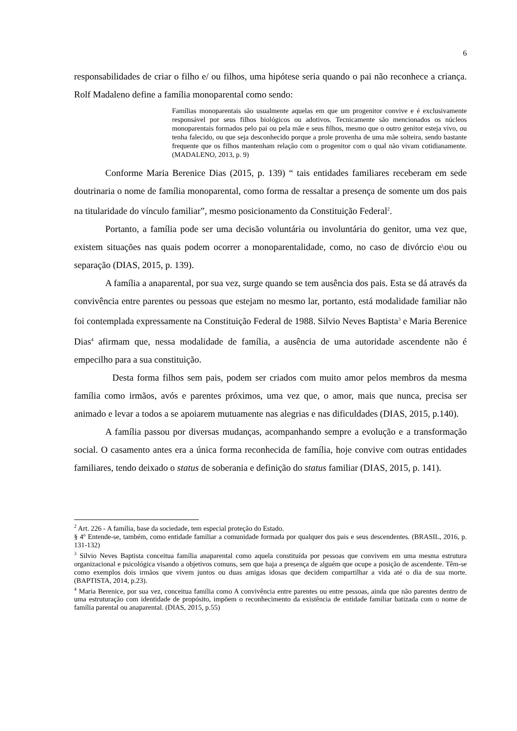6
responsabilidades de criar o filho e/ ou filhos, uma hipótese seria quando o pai não reconhece a criança. Rolf Madaleno define a família monoparental como sendo:
Famílias monoparentais são usualmente aquelas em que um progenitor convive e é exclusivamente responsável por seus filhos biológicos ou adotivos. Tecnicamente são mencionados os núcleos monoparentais formados pelo pai ou pela mãe e seus filhos, mesmo que o outro genitor esteja vivo, ou tenha falecido, ou que seja desconhecido porque a prole provenha de uma mãe solteira, sendo bastante frequente que os filhos mantenham relação com o progenitor com o qual não vivam cotidianamente. (MADALENO, 2013, p. 9)
Conforme Maria Berenice Dias (2015, p. 139) “ tais entidades familiares receberam em sede doutrinaria o nome de família monoparental, como forma de ressaltar a presença de somente um dos pais na titularidade do vínculo familiar”, mesmo posicionamento da Constituição Federal<sup>2</sup>.
Portanto, a família pode ser uma decisão voluntária ou involuntária do genitor, uma vez que, existem situações nas quais podem ocorrer a monoparentalidade, como, no caso de divórcio e\ou ou separação (DIAS, 2015, p. 139).
A família a anaparental, por sua vez, surge quando se tem ausência dos pais. Esta se dá através da convivência entre parentes ou pessoas que estejam no mesmo lar, portanto, está modalidade familiar não foi contemplada expressamente na Constituição Federal de 1988. Silvio Neves Baptista<sup>3</sup> e Maria Berenice Dias<sup>4</sup> afirmam que, nessa modalidade de família, a ausência de uma autoridade ascendente não é empecilho para a sua constituição.
Desta forma filhos sem pais, podem ser criados com muito amor pelos membros da mesma família como irmãos, avós e parentes próximos, uma vez que, o amor, mais que nunca, precisa ser animado e levar a todos a se apoiarem mutuamente nas alegrias e nas dificuldades (DIAS, 2015, p.140).
A família passou por diversas mudanças, acompanhando sempre a evolução e a transformação social. O casamento antes era a única forma reconhecida de família, hoje convive com outras entidades familiares, tendo deixado o status de soberania e definição do status familiar (DIAS, 2015, p. 141).
<sup>2</sup> Art. 226 - A família, base da sociedade, tem especial proteção do Estado.
§ 4º Entende-se, também, como entidade familiar a comunidade formada por qualquer dos pais e seus descendentes. (BRASIL, 2016, p. 131-132)
<sup>3</sup> Silvio Neves Baptista conceitua família anaparental como aquela constituída por pessoas que convivem em uma mesma estrutura organizacional e psicológica visando a objetivos comuns, sem que haja a presença de alguém que ocupe a posição de ascendente. Têm-se como exemplos dois irmãos que vivem juntos ou duas amigas idosas que decidem compartilhar a vida até o dia de sua morte. (BAPTISTA, 2014, p.23).
<sup>4</sup> Maria Berenice, por sua vez, conceitua família como A convivência entre parentes ou entre pessoas, ainda que não parentes dentro de uma estruturação com identidade de propósito, impõem o reconhecimento da existência de entidade familiar batizada com o nome de família parental ou anaparental. (DIAS, 2015, p.55)